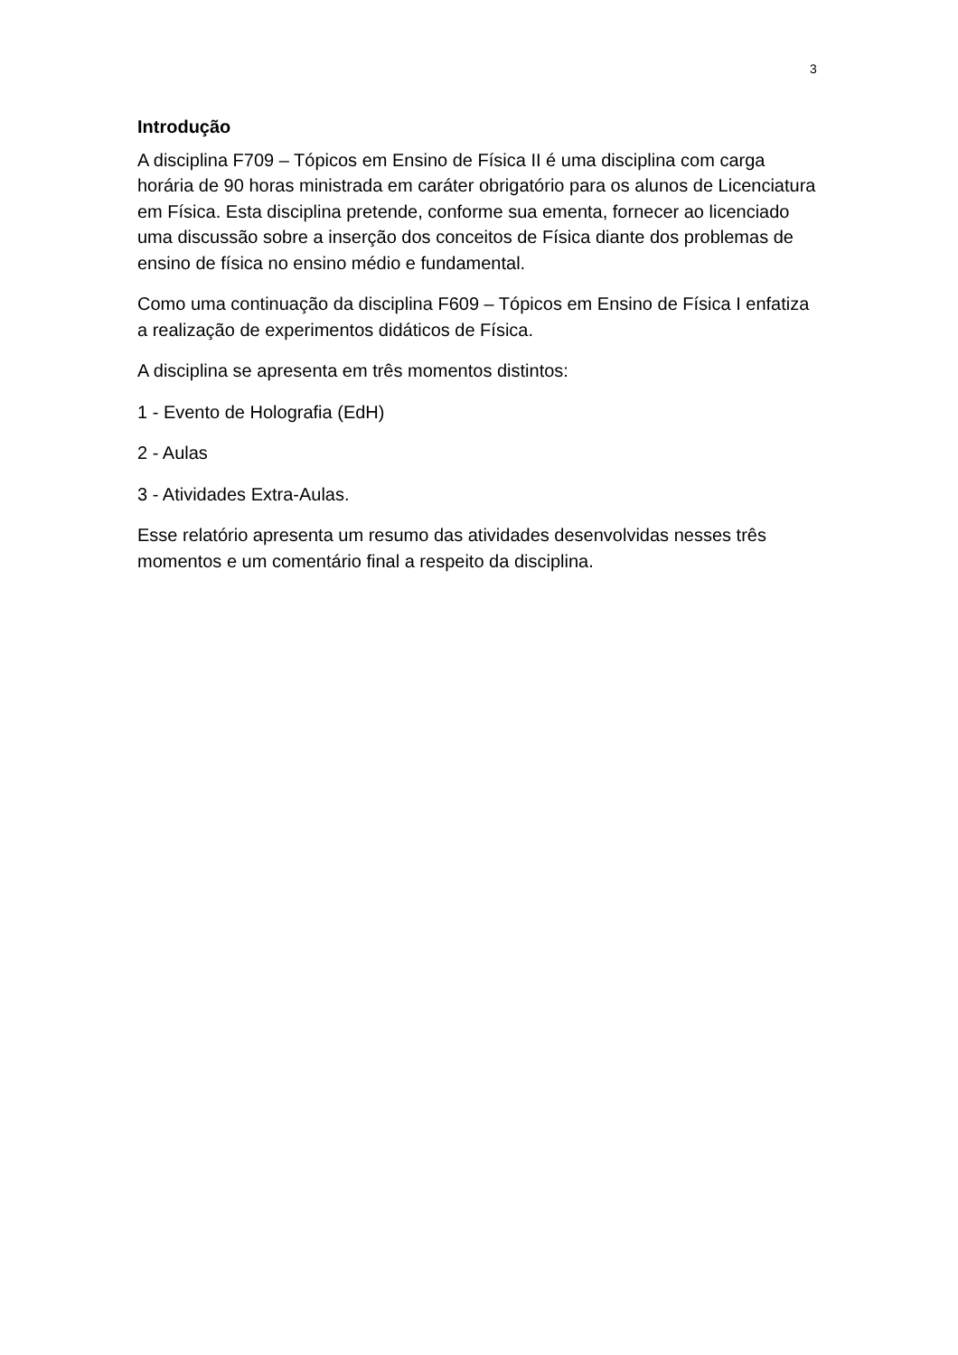3
Introdução
A disciplina F709 – Tópicos em Ensino de Física II é uma disciplina com carga horária de 90 horas ministrada em caráter obrigatório para os alunos de Licenciatura em Física. Esta disciplina pretende, conforme sua ementa, fornecer ao licenciado uma discussão sobre a inserção dos conceitos de Física diante dos problemas de ensino de física no ensino médio e fundamental.
Como uma continuação da disciplina F609 – Tópicos em Ensino de Física I enfatiza a realização de experimentos didáticos de Física.
A disciplina se apresenta em três momentos distintos:
1 - Evento de Holografia (EdH)
2 - Aulas
3 - Atividades Extra-Aulas.
Esse relatório apresenta um resumo das atividades desenvolvidas nesses três momentos e um comentário final a respeito da disciplina.